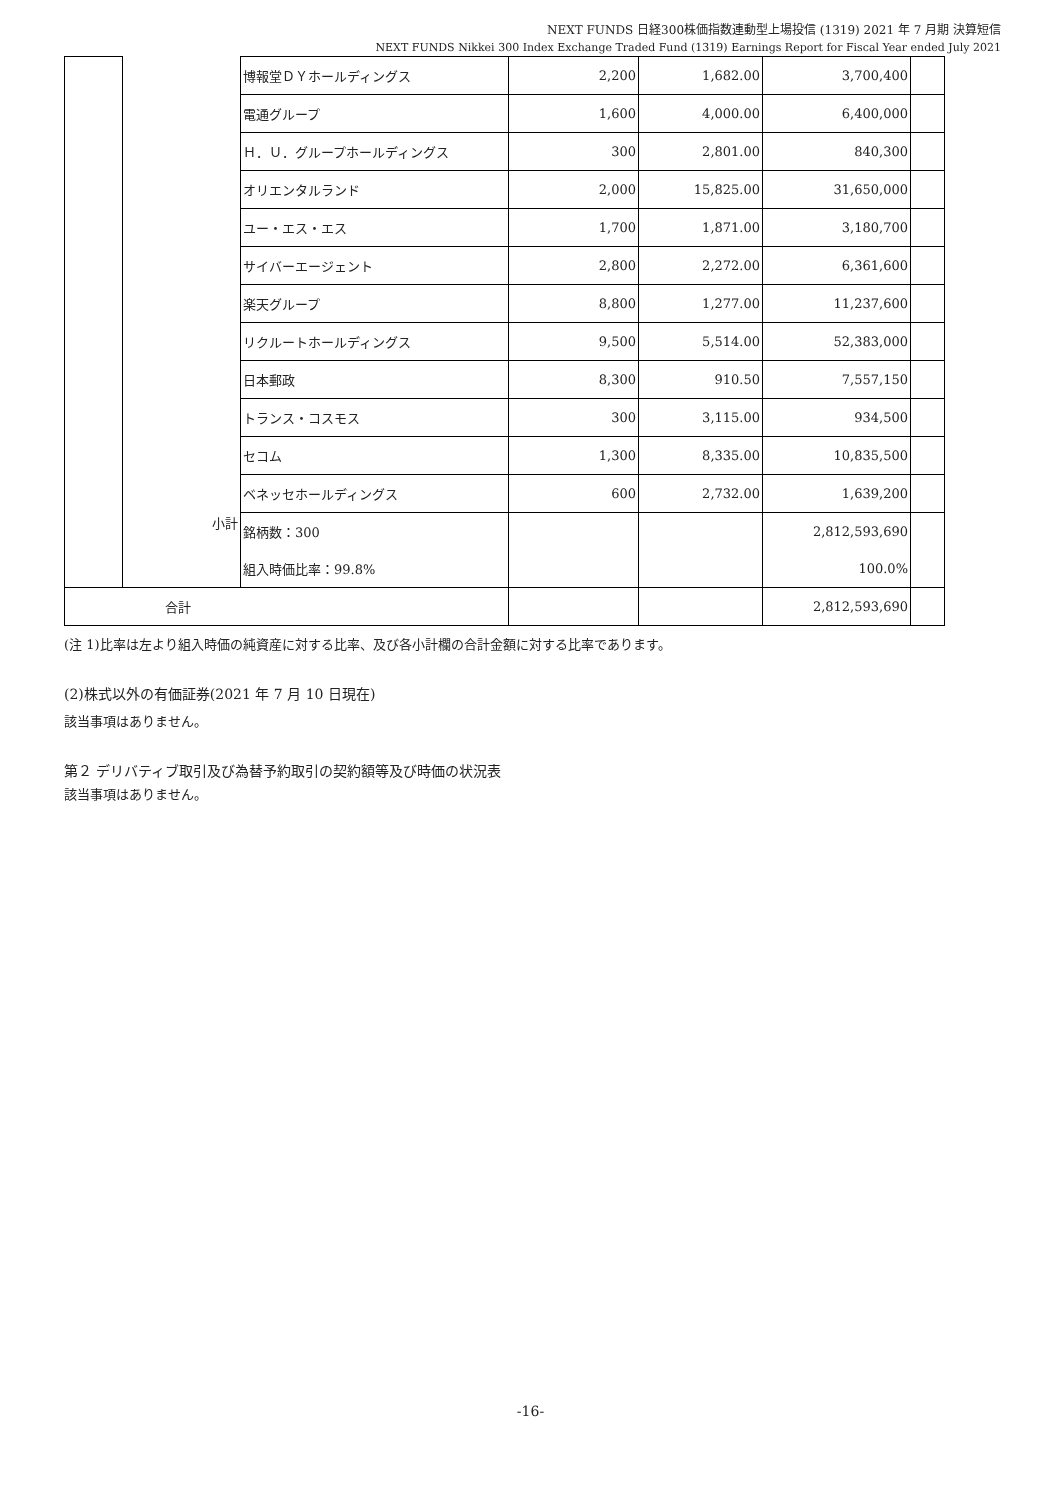NEXT FUNDS 日経300株価指数連動型上場投信 (1319) 2021 年 7 月期 決算短信
NEXT FUNDS Nikkei 300 Index Exchange Traded Fund (1319) Earnings Report for Fiscal Year ended July 2021
| | | 博報堂ＤＹホールディングス | 2,200 | 1,682.00 | 3,700,400 | |
| | | 電通グループ | 1,600 | 4,000.00 | 6,400,000 | |
| | | Ｈ．Ｕ．グループホールディングス | 300 | 2,801.00 | 840,300 | |
| | | オリエンタルランド | 2,000 | 15,825.00 | 31,650,000 | |
| | | ユー・エス・エス | 1,700 | 1,871.00 | 3,180,700 | |
| | | サイバーエージェント | 2,800 | 2,272.00 | 6,361,600 | |
| | | 楽天グループ | 8,800 | 1,277.00 | 11,237,600 | |
| | | リクルートホールディングス | 9,500 | 5,514.00 | 52,383,000 | |
| | | 日本郵政 | 8,300 | 910.50 | 7,557,150 | |
| | | トランス・コスモス | 300 | 3,115.00 | 934,500 | |
| | | セコム | 1,300 | 8,335.00 | 10,835,500 | |
| | | ベネッセホールディングス | 600 | 2,732.00 | 1,639,200 | |
| | 小計 | 銘柄数：300 | | | 2,812,593,690 | |
| | | 組入時価比率：99.8% | | | 100.0% | |
| 合計 | | | | | 2,812,593,690 | |
(注 1)比率は左より組入時価の純資産に対する比率、及び各小計欄の合計金額に対する比率であります。
(2)株式以外の有価証券(2021 年 7 月 10 日現在)
該当事項はありません。
第２ デリバティブ取引及び為替予約取引の契約額等及び時価の状況表
該当事項はありません。
-16-